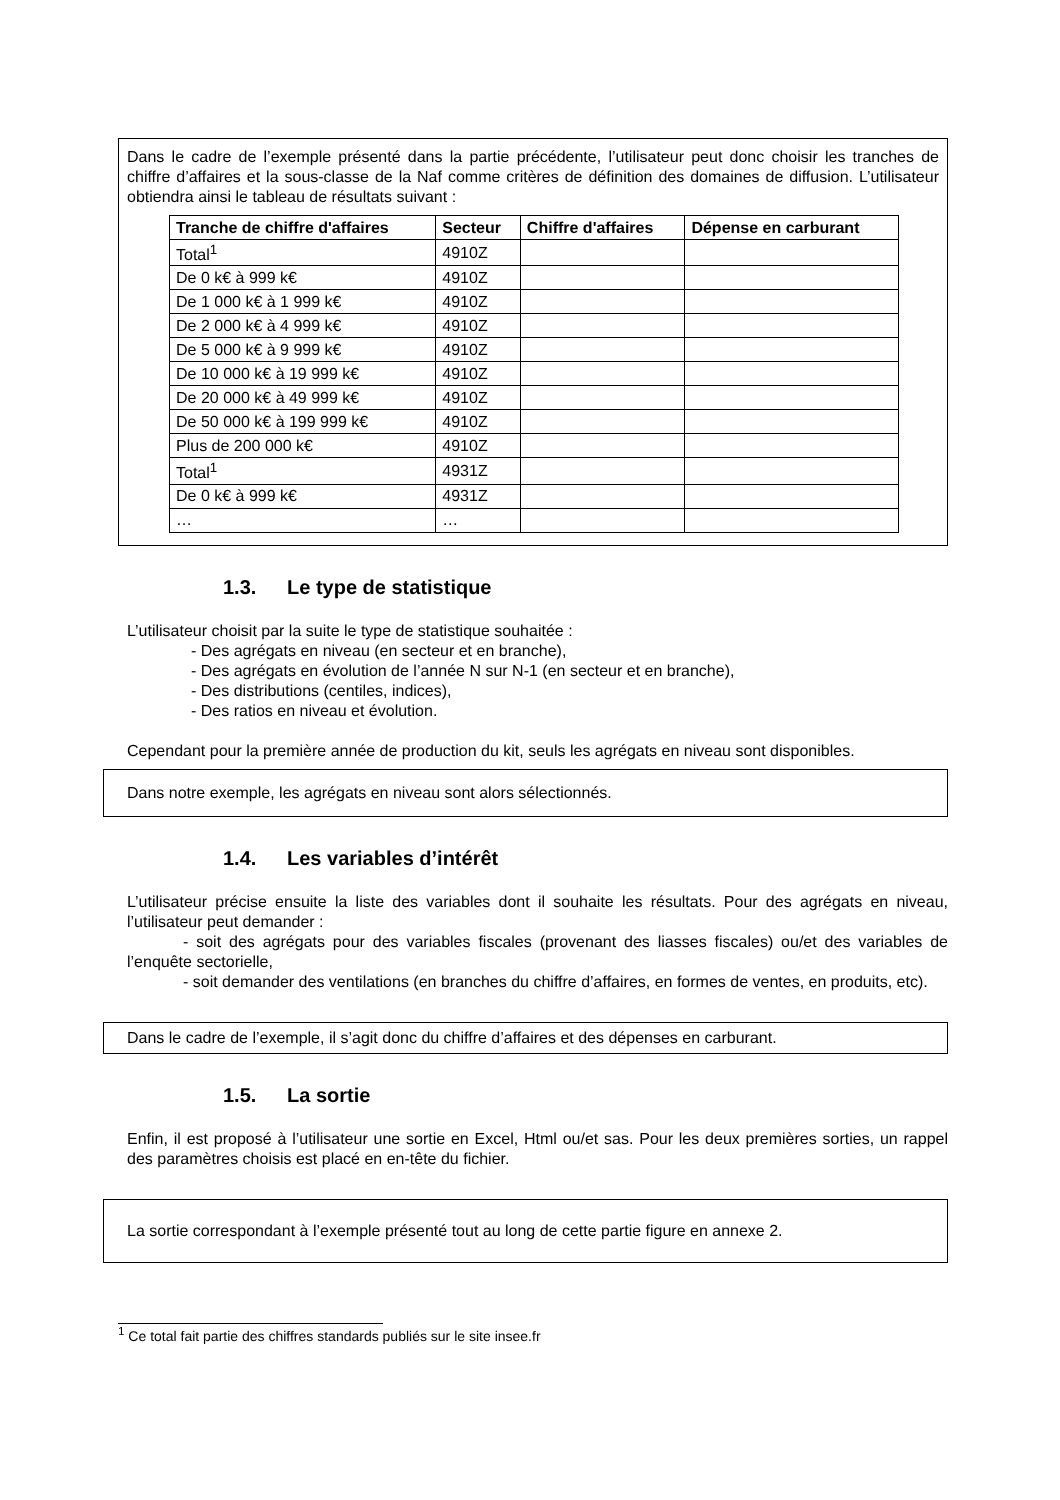Dans le cadre de l’exemple présenté dans la partie précédente, l’utilisateur peut donc choisir les tranches de chiffre d’affaires et la sous-classe de la Naf comme critères de définition des domaines de diffusion. L’utilisateur obtiendra ainsi le tableau de résultats suivant :
| Tranche de chiffre d'affaires | Secteur | Chiffre d'affaires | Dépense en carburant |
| --- | --- | --- | --- |
| Total<sup>1</sup> | 4910Z | | |
| De 0 k€ à 999 k€ | 4910Z | | |
| De 1 000 k€ à 1 999 k€ | 4910Z | | |
| De 2 000 k€ à 4 999 k€ | 4910Z | | |
| De 5 000 k€ à 9 999 k€ | 4910Z | | |
| De 10 000 k€ à 19 999 k€ | 4910Z | | |
| De 20 000 k€ à 49 999 k€ | 4910Z | | |
| De 50 000 k€ à 199 999 k€ | 4910Z | | |
| Plus de 200 000 k€ | 4910Z | | |
| Total<sup>1</sup> | 4931Z | | |
| De 0 k€ à 999 k€ | 4931Z | | |
| … | … | | |
1.3. Le type de statistique
L’utilisateur choisit par la suite le type de statistique souhaitée :
- Des agrégats en niveau (en secteur et en branche),
- Des agrégats en évolution de l’année N sur N-1 (en secteur et en branche),
- Des distributions (centiles, indices),
- Des ratios en niveau et évolution.
Cependant pour la première année de production du kit, seuls les agrégats en niveau sont disponibles.
Dans notre exemple, les agrégats en niveau sont alors sélectionnés.
1.4. Les variables d’intérêt
L’utilisateur précise ensuite la liste des variables dont il souhaite les résultats. Pour des agrégats en niveau, l’utilisateur peut demander :
    - soit des agrégats pour des variables fiscales (provenant des liasses fiscales) ou/et des variables de l’enquête sectorielle,
    - soit demander des ventilations (en branches du chiffre d’affaires, en formes de ventes, en produits, etc).
Dans le cadre de l’exemple, il s’agit donc du chiffre d’affaires et des dépenses en carburant.
1.5. La sortie
Enfin, il est proposé à l’utilisateur une sortie en Excel, Html ou/et sas. Pour les deux premières sorties, un rappel des paramètres choisis est placé en en-tête du fichier.
La sortie correspondant à l’exemple présenté tout au long de cette partie figure en annexe 2.
<sup>1</sup> Ce total fait partie des chiffres standards publiés sur le site insee.fr